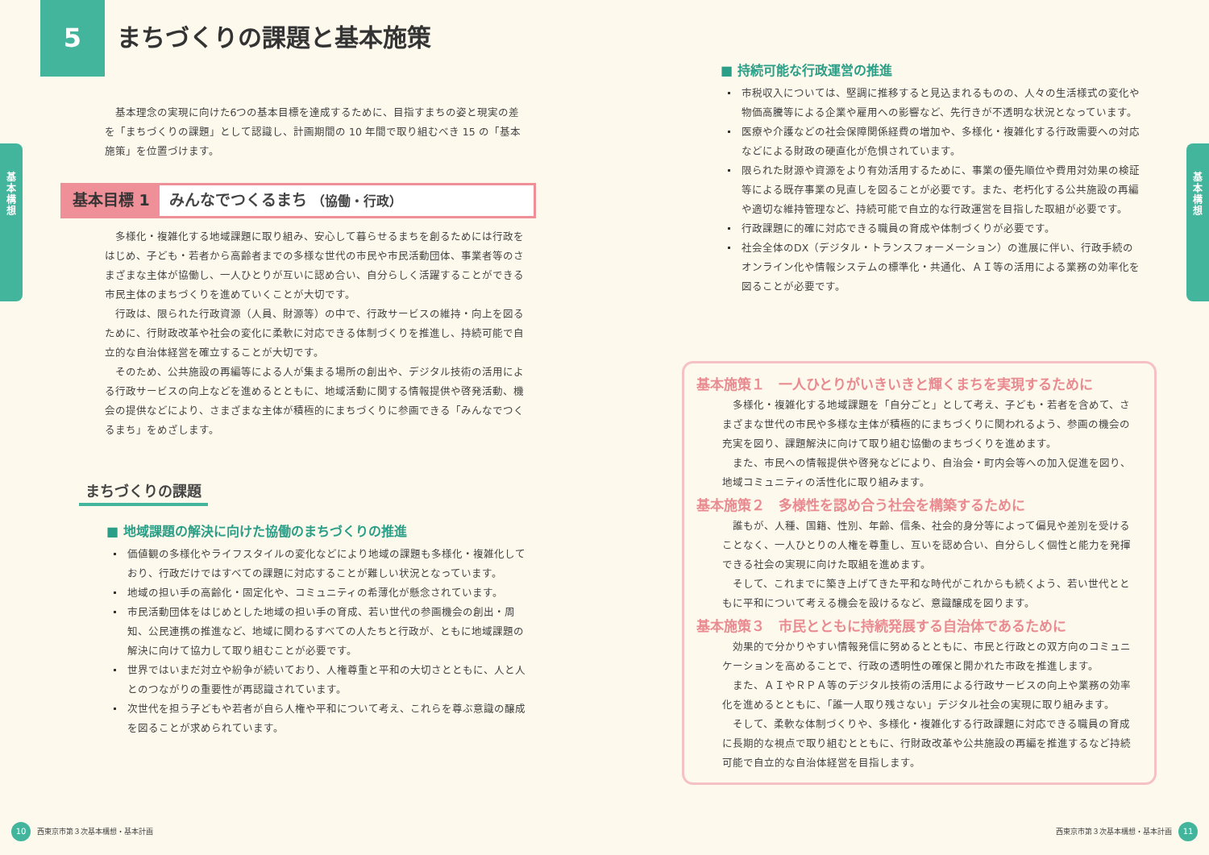5
まちづくりの課題と基本施策
基
本
構
想
基本理念の実現に向けた6つの基本目標を達成するために、目指すまちの姿と現実の差を「まちづくりの課題」として認識し、計画期間の 10 年間で取り組むべき 15 の「基本施策」を位置づけます。
基本目標 1 みんなでつくるまち （協働・行政）
多様化・複雑化する地域課題に取り組み、安心して暮らせるまちを創るためには行政をはじめ、子ども・若者から高齢者までの多様な世代の市民や市民活動団体、事業者等のさまざまな主体が協働し、一人ひとりが互いに認め合い、自分らしく活躍することができる市民主体のまちづくりを進めていくことが大切です。
行政は、限られた行政資源（人員、財源等）の中で、行政サービスの維持・向上を図るために、行財政改革や社会の変化に柔軟に対応できる体制づくりを推進し、持続可能で自立的な自治体経営を確立することが大切です。
そのため、公共施設の再編等による人が集まる場所の創出や、デジタル技術の活用による行政サービスの向上などを進めるとともに、地域活動に関する情報提供や啓発活動、機会の提供などにより、さまざまな主体が積極的にまちづくりに参画できる「みんなでつくるまち」をめざします。
まちづくりの課題
■ 地域課題の解決に向けた協働のまちづくりの推進
価値観の多様化やライフスタイルの変化などにより地域の課題も多様化・複雑化しており、行政だけではすべての課題に対応することが難しい状況となっています。
地域の担い手の高齢化・固定化や、コミュニティの希薄化が懸念されています。
市民活動団体をはじめとした地域の担い手の育成、若い世代の参画機会の創出・周知、公民連携の推進など、地域に関わるすべての人たちと行政が、ともに地域課題の解決に向けて協力して取り組むことが必要です。
世界ではいまだ対立や紛争が続いており、人権尊重と平和の大切さとともに、人と人とのつながりの重要性が再認識されています。
次世代を担う子どもや若者が自ら人権や平和について考え、これらを尊ぶ意識の醸成を図ることが求められています。
10 西東京市第３次基本構想・基本計画
基
本
構
想
■ 持続可能な行政運営の推進
市税収入については、堅調に推移すると見込まれるものの、人々の生活様式の変化や物価高騰等による企業や雇用への影響など、先行きが不透明な状況となっています。
医療や介護などの社会保障関係経費の増加や、多様化・複雑化する行政需要への対応などによる財政の硬直化が危惧されています。
限られた財源や資源をより有効活用するために、事業の優先順位や費用対効果の検証等による既存事業の見直しを図ることが必要です。また、老朽化する公共施設の再編や適切な維持管理など、持続可能で自立的な行政運営を目指した取組が必要です。
行政課題に的確に対応できる職員の育成や体制づくりが必要です。
社会全体のDX（デジタル・トランスフォーメーション）の進展に伴い、行政手続のオンライン化や情報システムの標準化・共通化、ＡＩ等の活用による業務の効率化を図ることが必要です。
基本施策１　一人ひとりがいきいきと輝くまちを実現するために
多様化・複雑化する地域課題を「自分ごと」として考え、子ども・若者を含めて、さまざまな世代の市民や多様な主体が積極的にまちづくりに関われるよう、参画の機会の充実を図り、課題解決に向けて取り組む協働のまちづくりを進めます。
また、市民への情報提供や啓発などにより、自治会・町内会等への加入促進を図り、地域コミュニティの活性化に取り組みます。
基本施策２　多様性を認め合う社会を構築するために
誰もが、人種、国籍、性別、年齢、信条、社会的身分等によって偏見や差別を受けることなく、一人ひとりの人権を尊重し、互いを認め合い、自分らしく個性と能力を発揮できる社会の実現に向けた取組を進めます。
そして、これまでに築き上げてきた平和な時代がこれからも続くよう、若い世代とともに平和について考える機会を設けるなど、意識醸成を図ります。
基本施策３　市民とともに持続発展する自治体であるために
効果的で分かりやすい情報発信に努めるとともに、市民と行政との双方向のコミュニケーションを高めることで、行政の透明性の確保と開かれた市政を推進します。
また、ＡＩやＲＰＡ等のデジタル技術の活用による行政サービスの向上や業務の効率化を進めるとともに、「誰一人取り残さない」デジタル社会の実現に取り組みます。
そして、柔軟な体制づくりや、多様化・複雑化する行政課題に対応できる職員の育成に長期的な視点で取り組むとともに、行財政改革や公共施設の再編を推進するなど持続可能で自立的な自治体経営を目指します。
西東京市第３次基本構想・基本計画 11